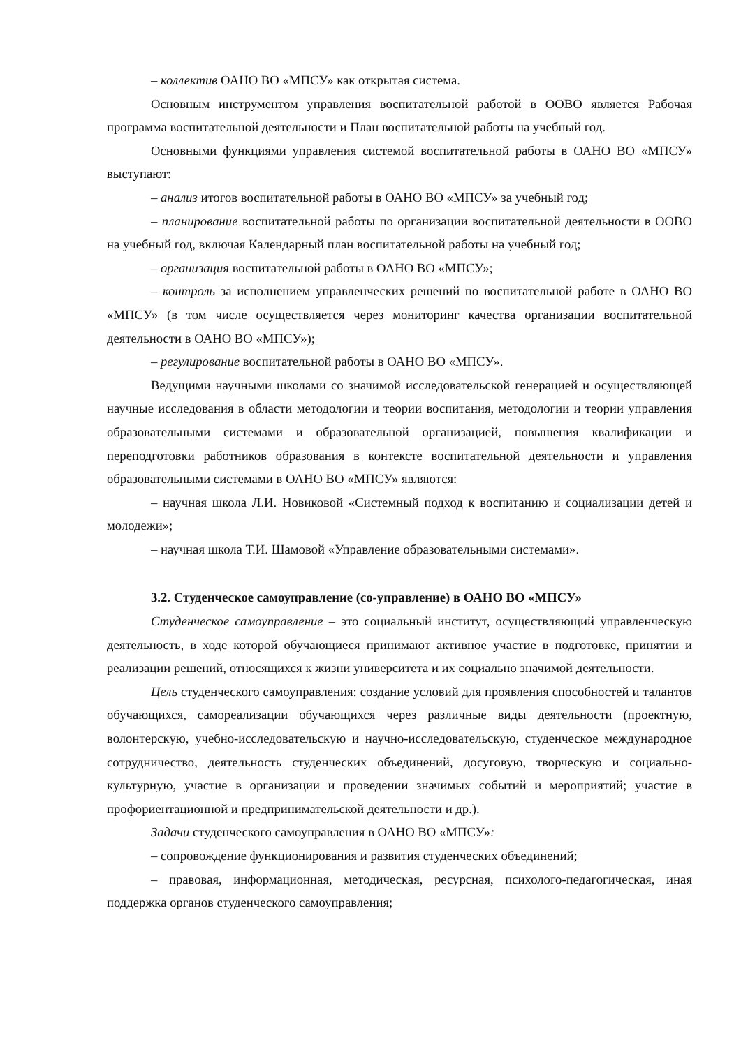– коллектив ОАНО ВО «МПСУ» как открытая система.
Основным инструментом управления воспитательной работой в ООВО является Рабочая программа воспитательной деятельности и План воспитательной работы на учебный год.
Основными функциями управления системой воспитательной работы в ОАНО ВО «МПСУ» выступают:
– анализ итогов воспитательной работы в ОАНО ВО «МПСУ» за учебный год;
– планирование воспитательной работы по организации воспитательной деятельности в ООВО на учебный год, включая Календарный план воспитательной работы на учебный год;
– организация воспитательной работы в ОАНО ВО «МПСУ»;
– контроль за исполнением управленческих решений по воспитательной работе в ОАНО ВО «МПСУ» (в том числе осуществляется через мониторинг качества организации воспитательной деятельности в ОАНО ВО «МПСУ»);
– регулирование воспитательной работы в ОАНО ВО «МПСУ».
Ведущими научными школами со значимой исследовательской генерацией и осуществляющей научные исследования в области методологии и теории воспитания, методологии и теории управления образовательными системами и образовательной организацией, повышения квалификации и переподготовки работников образования в контексте воспитательной деятельности и управления образовательными системами в ОАНО ВО «МПСУ» являются:
– научная школа Л.И. Новиковой «Системный подход к воспитанию и социализации детей и молодежи»;
– научная школа Т.И. Шамовой «Управление образовательными системами».
3.2. Студенческое самоуправление (со-управление) в ОАНО ВО «МПСУ»
Студенческое самоуправление – это социальный институт, осуществляющий управленческую деятельность, в ходе которой обучающиеся принимают активное участие в подготовке, принятии и реализации решений, относящихся к жизни университета и их социально значимой деятельности.
Цель студенческого самоуправления: создание условий для проявления способностей и талантов обучающихся, самореализации обучающихся через различные виды деятельности (проектную, волонтерскую, учебно-исследовательскую и научно-исследовательскую, студенческое международное сотрудничество, деятельность студенческих объединений, досуговую, творческую и социально-культурную, участие в организации и проведении значимых событий и мероприятий; участие в профориентационной и предпринимательской деятельности и др.).
Задачи студенческого самоуправления в ОАНО ВО «МПСУ»:
– сопровождение функционирования и развития студенческих объединений;
– правовая, информационная, методическая, ресурсная, психолого-педагогическая, иная поддержка органов студенческого самоуправления;